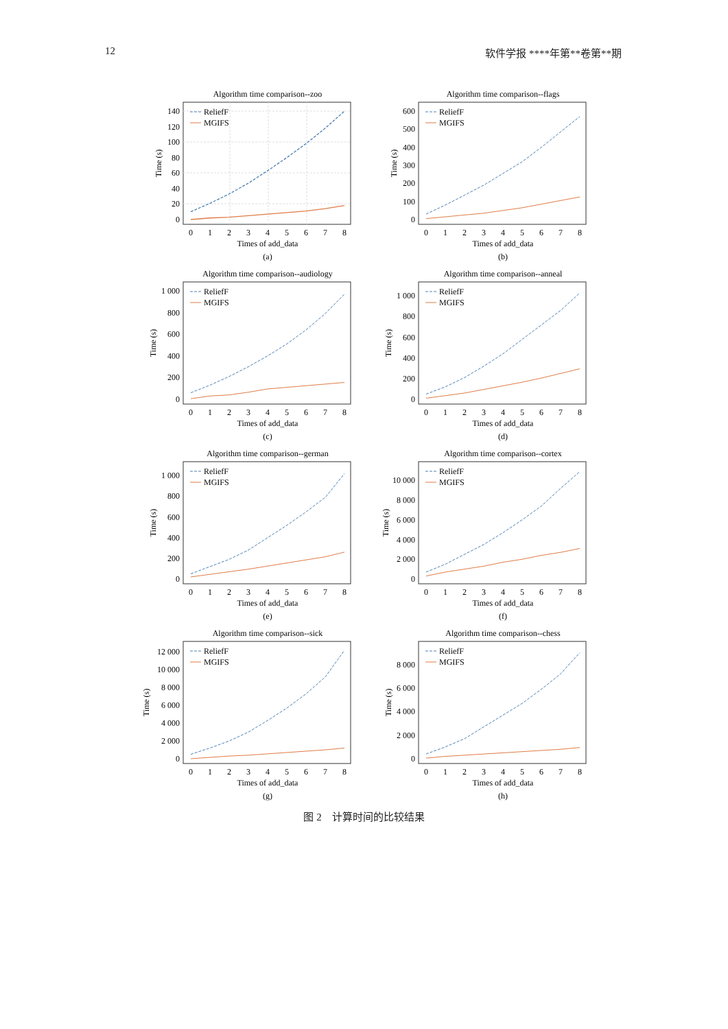12 软件学报 ****年第**卷第**期
Algorithm time comparison--zoo
0
20
40
60
80
100
120
140
ReliefF
MGIFS
0
1
2
3
4
5
6
7
8
Times of add_data
(a)
Time (s)
Algorithm time comparison--flags
0
100
200
300
400
500
600
ReliefF
MGIFS
0
1
2
3
4
5
6
7
8
Times of add_data
(b)
Time (s)
Algorithm time comparison--audiology
0
200
400
600
800
1 000
ReliefF
MGIFS
0
1
2
3
4
5
6
7
8
Times of add_data
(c)
Time (s)
Algorithm time comparison--anneal
0
200
400
600
800
1 000
ReliefF
MGIFS
0
1
2
3
4
5
6
7
8
Times of add_data
(d)
Time (s)
Algorithm time comparison--german
0
200
400
600
800
1 000
ReliefF
MGIFS
0
1
2
3
4
5
6
7
8
Times of add_data
(e)
Time (s)
Algorithm time comparison--cortex
0
2 000
4 000
6 000
8 000
10 000
ReliefF
MGIFS
0
1
2
3
4
5
6
7
8
Times of add_data
(f)
Time (s)
Algorithm time comparison--sick
0
2 000
4 000
6 000
8 000
10 000
12 000
ReliefF
MGIFS
0
1
2
3
4
5
6
7
8
Times of add_data
(g)
Time (s)
Algorithm time comparison--chess
0
2 000
4 000
6 000
8 000
ReliefF
MGIFS
0
1
2
3
4
5
6
7
8
Times of add_data
(h)
Time (s)
图 2 计算时间的比较结果